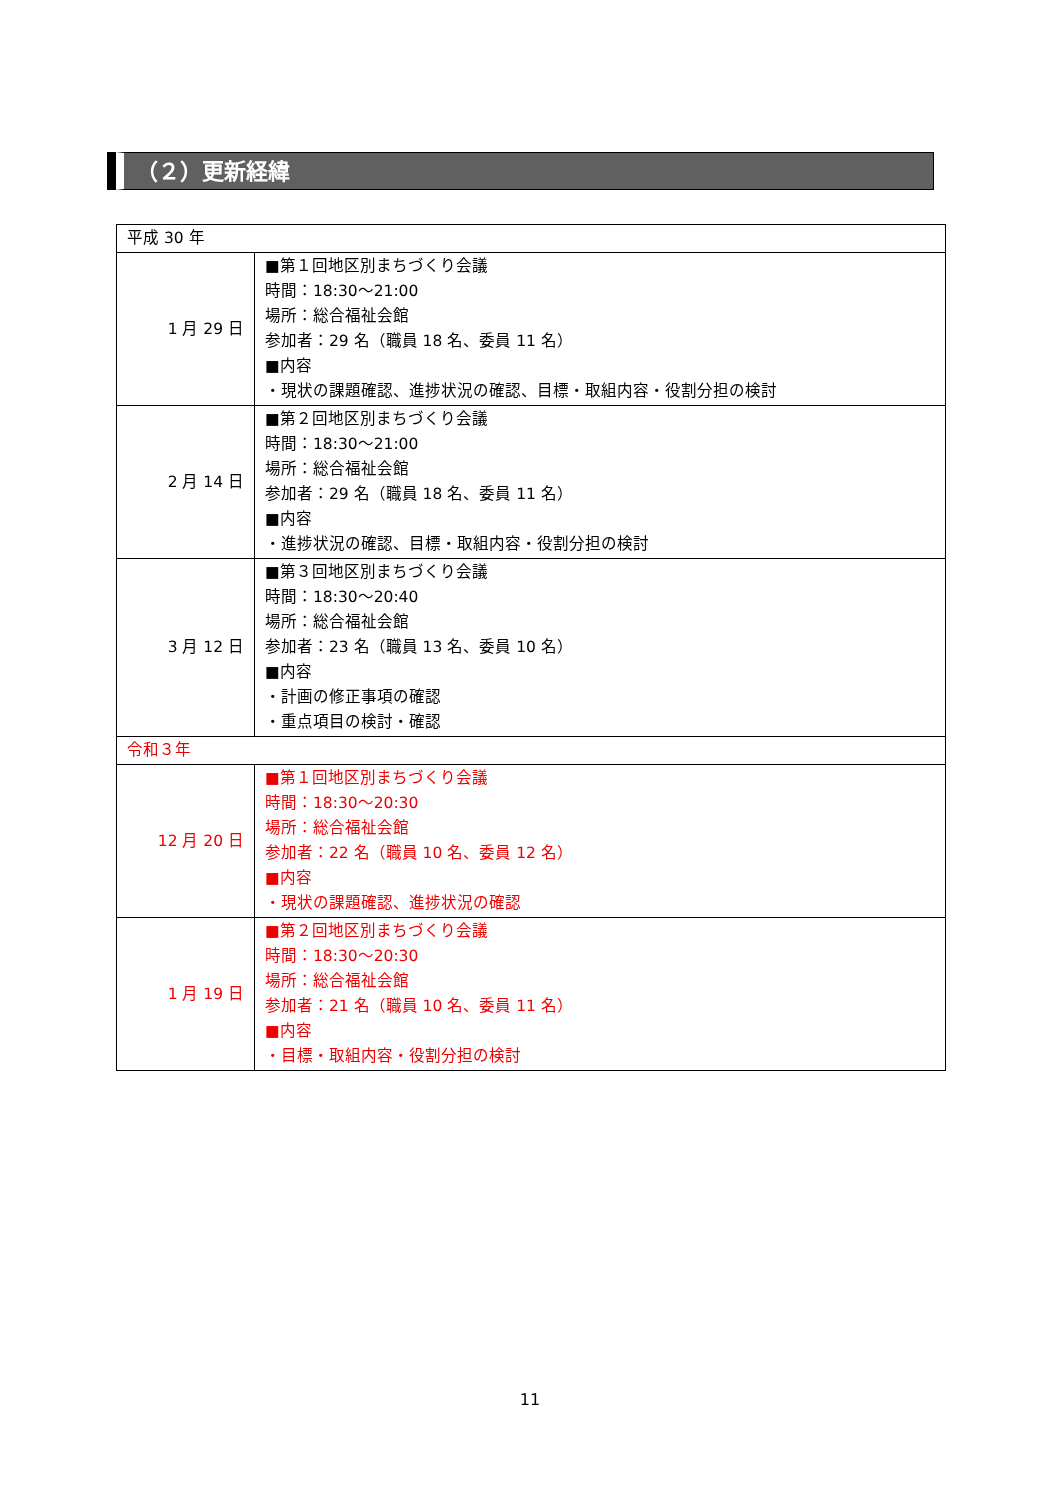（２）更新経緯
| 平成 30 年 | |
| 1 月 29 日 | ■第１回地区別まちづくり会議 時間：18:30～21:00 場所：総合福祉会館 参加者：29 名（職員 18 名、委員 11 名） ■内容 ・現状の課題確認、進捗状況の確認、目標・取組内容・役割分担の検討 |
| 2 月 14 日 | ■第２回地区別まちづくり会議 時間：18:30～21:00 場所：総合福祉会館 参加者：29 名（職員 18 名、委員 11 名） ■内容 ・進捗状況の確認、目標・取組内容・役割分担の検討 |
| 3 月 12 日 | ■第３回地区別まちづくり会議 時間：18:30～20:40 場所：総合福祉会館 参加者：23 名（職員 13 名、委員 10 名） ■内容 ・計画の修正事項の確認 ・重点項目の検討・確認 |
| 令和３年 | |
| 12 月 20 日 | ■第１回地区別まちづくり会議 時間：18:30～20:30 場所：総合福祉会館 参加者：22 名（職員 10 名、委員 12 名） ■内容 ・現状の課題確認、進捗状況の確認 |
| 1 月 19 日 | ■第２回地区別まちづくり会議 時間：18:30～20:30 場所：総合福祉会館 参加者：21 名（職員 10 名、委員 11 名） ■内容 ・目標・取組内容・役割分担の検討 |
11